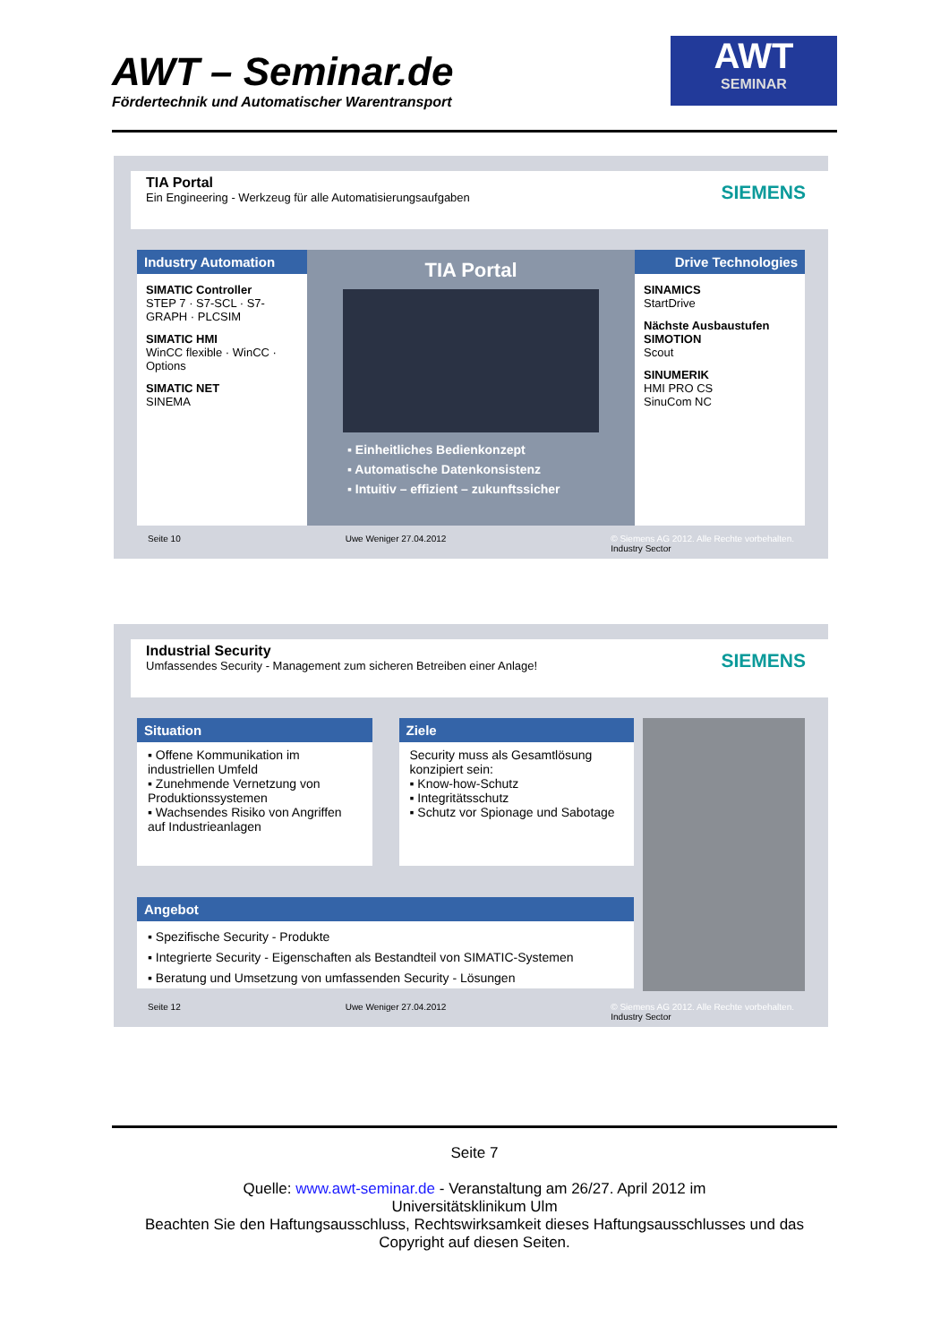AWT – Seminar.de
Fördertechnik und Automatischer Warentransport
AWT
SEMINAR
TIA Portal
Ein Engineering - Werkzeug für alle Automatisierungsaufgaben
SIEMENS
Industry Automation
SIMATIC Controller
STEP 7 · S7-SCL · S7-GRAPH · PLCSIM
SIMATIC HMI
WinCC flexible · WinCC · Options
SIMATIC NET
SINEMA
TIA Portal
▪ Einheitliches Bedienkonzept
▪ Automatische Datenkonsistenz
▪ Intuitiv – effizient – zukunftssicher
Drive Technologies
SINAMICS
StartDrive
Nächste Ausbaustufen SIMOTION
Scout
SINUMERIK
HMI PRO CS
SinuCom NC
Seite 10 Uwe Weniger 27.04.2012 © Siemens AG 2012. Alle Rechte vorbehalten.
Industry Sector
Industrial Security
Umfassendes Security - Management zum sicheren Betreiben einer Anlage!
SIEMENS
Situation
▪ Offene Kommunikation im industriellen Umfeld
▪ Zunehmende Vernetzung von Produktionssystemen
▪ Wachsendes Risiko von Angriffen auf Industrieanlagen
Ziele
Security muss als Gesamtlösung konzipiert sein:
▪ Know-how-Schutz
▪ Integritätsschutz
▪ Schutz vor Spionage und Sabotage
Angebot
▪ Spezifische Security - Produkte
▪ Integrierte Security - Eigenschaften als Bestandteil von SIMATIC-Systemen
▪ Beratung und Umsetzung von umfassenden Security - Lösungen
Seite 12 Uwe Weniger 27.04.2012 © Siemens AG 2012. Alle Rechte vorbehalten.
Industry Sector
Seite 7
Quelle: www.awt-seminar.de - Veranstaltung am 26/27. April 2012 im
Universitätsklinikum Ulm
Beachten Sie den Haftungsausschluss, Rechtswirksamkeit dieses Haftungsausschlusses und das Copyright auf diesen Seiten.